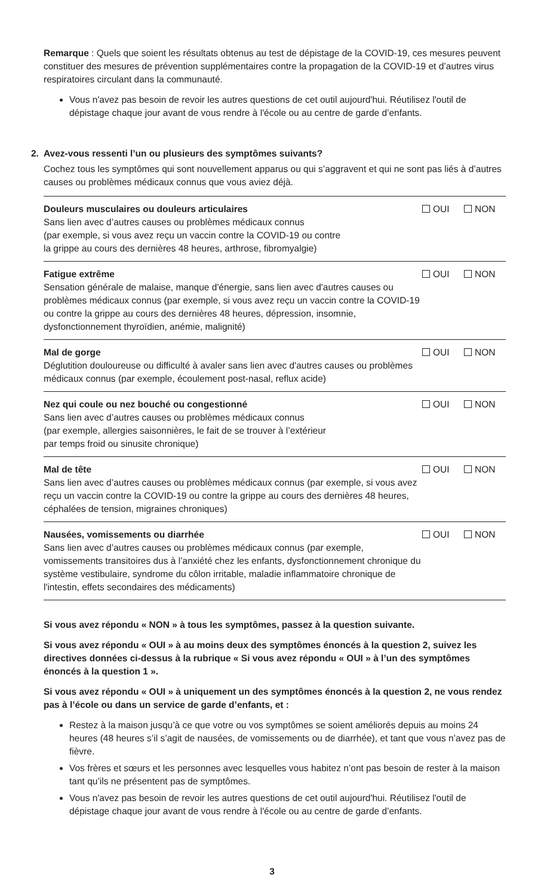Remarque : Quels que soient les résultats obtenus au test de dépistage de la COVID-19, ces mesures peuvent constituer des mesures de prévention supplémentaires contre la propagation de la COVID-19 et d’autres virus respiratoires circulant dans la communauté.
Vous n'avez pas besoin de revoir les autres questions de cet outil aujourd'hui. Réutilisez l'outil de dépistage chaque jour avant de vous rendre à l'école ou au centre de garde d’enfants.
2. Avez-vous ressenti l’un ou plusieurs des symptômes suivants?
Cochez tous les symptômes qui sont nouvellement apparus ou qui s’aggravent et qui ne sont pas liés à d’autres causes ou problèmes médicaux connus que vous aviez déjà.
| Douleurs musculaires ou douleurs articulaires Sans lien avec d’autres causes ou problèmes médicaux connus (par exemple, si vous avez reçu un vaccin contre la COVID-19 ou contre la grippe au cours des dernières 48 heures, arthrose, fibromyalgie) | OUI | NON |
| Fatigue extrême Sensation générale de malaise, manque d'énergie, sans lien avec d'autres causes ou problèmes médicaux connus (par exemple, si vous avez reçu un vaccin contre la COVID-19 ou contre la grippe au cours des dernières 48 heures, dépression, insomnie, dysfonctionnement thyroïdien, anémie, malignité) | OUI | NON |
| Mal de gorge Déglutition douloureuse ou difficulté à avaler sans lien avec d'autres causes ou problèmes médicaux connus (par exemple, écoulement post-nasal, reflux acide) | OUI | NON |
| Nez qui coule ou nez bouché ou congestionné Sans lien avec d’autres causes ou problèmes médicaux connus (par exemple, allergies saisonnières, le fait de se trouver à l’extérieur par temps froid ou sinusite chronique) | OUI | NON |
| Mal de tête Sans lien avec d’autres causes ou problèmes médicaux connus (par exemple, si vous avez reçu un vaccin contre la COVID-19 ou contre la grippe au cours des dernières 48 heures, céphalées de tension, migraines chroniques) | OUI | NON |
| Nausées, vomissements ou diarrhée Sans lien avec d’autres causes ou problèmes médicaux connus (par exemple, vomissements transitoires dus à l’anxiété chez les enfants, dysfonctionnement chronique du système vestibulaire, syndrome du côlon irritable, maladie inflammatoire chronique de l'intestin, effets secondaires des médicaments) | OUI | NON |
Si vous avez répondu « NON » à tous les symptômes, passez à la question suivante.
Si vous avez répondu « OUI » à au moins deux des symptômes énoncés à la question 2, suivez les directives données ci-dessus à la rubrique « Si vous avez répondu « OUI » à l’un des symptômes énoncés à la question 1 ».
Si vous avez répondu « OUI » à uniquement un des symptômes énoncés à la question 2, ne vous rendez pas à l’école ou dans un service de garde d’enfants, et :
Restez à la maison jusqu’à ce que votre ou vos symptômes se soient améliorés depuis au moins 24 heures (48 heures s’il s’agit de nausées, de vomissements ou de diarrhée), et tant que vous n’avez pas de fièvre.
Vos frères et sœurs et les personnes avec lesquelles vous habitez n’ont pas besoin de rester à la maison tant qu’ils ne présentent pas de symptômes.
Vous n'avez pas besoin de revoir les autres questions de cet outil aujourd'hui. Réutilisez l'outil de dépistage chaque jour avant de vous rendre à l'école ou au centre de garde d’enfants.
3